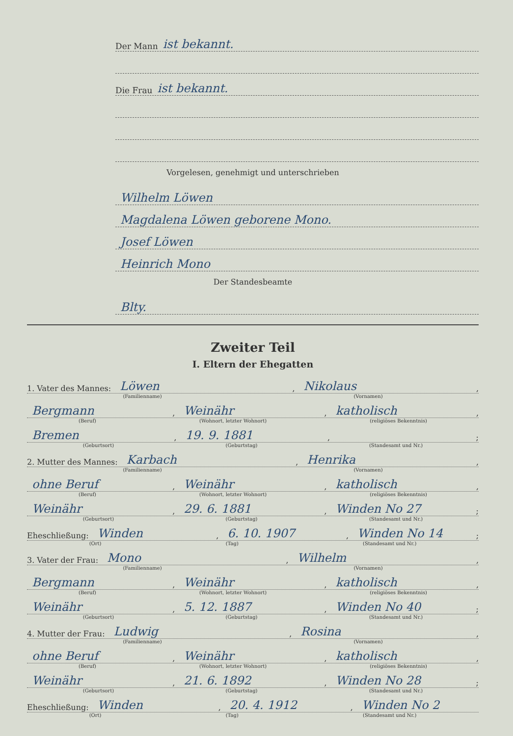Der Mann ist bekannt.
Die Frau ist bekannt.
Vorgelesen, genehmigt und unterschrieben
Wilhelm Löwen
Magdalena Löwen geborene Mono.
Josef Löwen
Heinrich Mono
Der Standesbeamte
Blty.
Zweiter Teil
I. Eltern der Ehegatten
1. Vater des Mannes: Löwen, Nikolaus,
(Familienname) (Vornamen)
Bergmann, Weinähr, katholisch,
(Beruf) (Wohnort, letzter Wohnort) (religiöses Bekenntnis)
Bremen, 19. 9. 1881, ;
(Geburtsort) (Geburtstag) (Standesamt und Nr.)
2. Mutter des Mannes: Karbach, Henrika,
(Familienname) (Vornamen)
ohne Beruf, Weinähr, katholisch,
(Beruf) (Wohnort, letzter Wohnort) (religiöses Bekenntnis)
Weinähr, 29. 6. 1881, Winden No 27;
(Geburtsort) (Geburtstag) (Standesamt und Nr.)
Eheschließung: Winden, 6. 10. 1907, Winden No 14;
(Ort) (Tag) (Standesamt und Nr.)
3. Vater der Frau: Mono, Wilhelm,
(Familienname) (Vornamen)
Bergmann, Weinähr, katholisch,
(Beruf) (Wohnort, letzter Wohnort) (religiöses Bekenntnis)
Weinähr, 5. 12. 1887, Winden No 40;
(Geburtsort) (Geburtstag) (Standesamt und Nr.)
4. Mutter der Frau: Ludwig, Rosina,
(Familienname) (Vornamen)
ohne Beruf, Weinähr, katholisch,
(Beruf) (Wohnort, letzter Wohnort) (religiöses Bekenntnis)
Weinähr, 21. 6. 1892, Winden No 28;
(Geburtsort) (Geburtstag) (Standesamt und Nr.)
Eheschließung: Winden, 20. 4. 1912, Winden No 2
(Ort) (Tag) (Standesamt und Nr.)